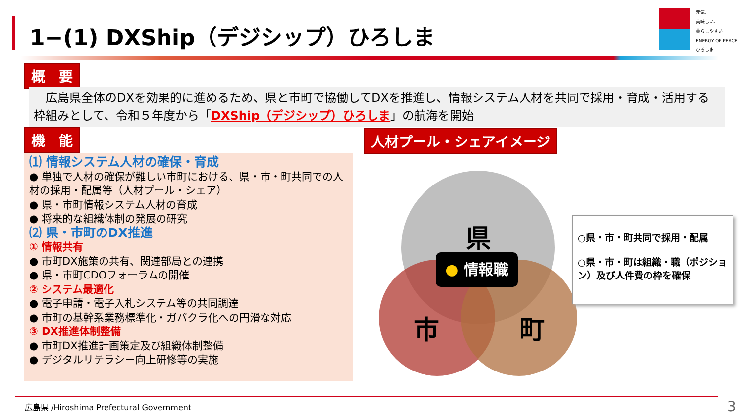1−(1) DXShip（デジシップ）ひろしま
元気、
美味しい、
暮らしやすい
ENERGY OF PEACE
ひろしま
概　要
　広島県全体のDXを効果的に進めるため、県と市町で協働してDXを推進し、情報システム人材を共同で採用・育成・活用する枠組みとして、令和５年度から「DXShip（デジシップ）ひろしま」の航海を開始
機　能 人材プール・シェアイメージ
⑴ 情報システム人材の確保・育成
● 単独で人材の確保が難しい市町における、県・市・町共同での人材の採用・配属等（人材プール・シェア）
● 県・市町情報システム人材の育成
● 将来的な組織体制の発展の研究
⑵ 県・市町のDX推進
① 情報共有
● 市町DX施策の共有、関連部局との連携
● 県・市町CDOフォーラムの開催
② システム最適化
● 電子申請・電子入札システム等の共同調達
● 市町の基幹系業務標準化・ガバクラ化への円滑な対応
③ DX推進体制整備
● 市町DX推進計画策定及び組織体制整備
● デジタルリテラシー向上研修等の実施
県
市 町
● 情報職
○県・市・町共同で採用・配属
○県・市・町は組織・職（ポジション）及び人件費の枠を確保
広島県 /Hiroshima Prefectural Government
3